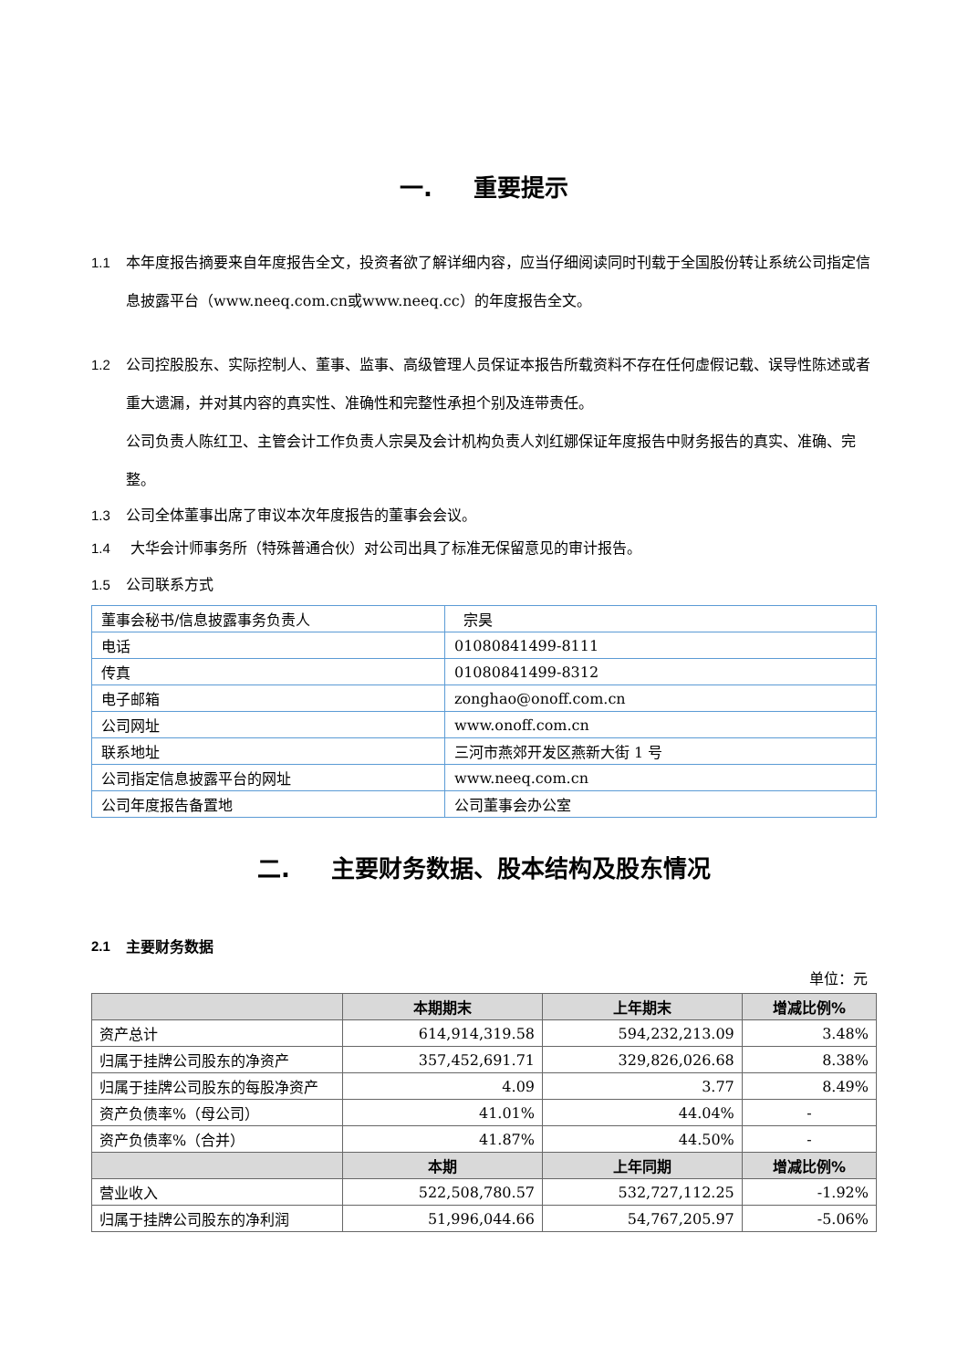一. 重要提示
1.1 本年度报告摘要来自年度报告全文，投资者欲了解详细内容，应当仔细阅读同时刊载于全国股份转让系统公司指定信息披露平台（www.neeq.com.cn或www.neeq.cc）的年度报告全文。
1.2 公司控股股东、实际控制人、董事、监事、高级管理人员保证本报告所载资料不存在任何虚假记载、误导性陈述或者重大遗漏，并对其内容的真实性、准确性和完整性承担个别及连带责任。
公司负责人陈红卫、主管会计工作负责人宗昊及会计机构负责人刘红娜保证年度报告中财务报告的真实、准确、完整。
1.3 公司全体董事出席了审议本次年度报告的董事会会议。
1.4 大华会计师事务所（特殊普通合伙）对公司出具了标准无保留意见的审计报告。
1.5 公司联系方式
| 董事会秘书/信息披露事务负责人 | 宗昊 |
| 电话 | 01080841499-8111 |
| 传真 | 01080841499-8312 |
| 电子邮箱 | zonghao@onoff.com.cn |
| 公司网址 | www.onoff.com.cn |
| 联系地址 | 三河市燕郊开发区燕新大街 1 号 |
| 公司指定信息披露平台的网址 | www.neeq.com.cn |
| 公司年度报告备置地 | 公司董事会办公室 |
二. 主要财务数据、股本结构及股东情况
2.1
主要财务数据
单位：元
| | 本期期末 | 上年期末 | 增减比例% |
| --- | --- | --- | --- |
| 资产总计 | 614,914,319.58 | 594,232,213.09 | 3.48% |
| 归属于挂牌公司股东的净资产 | 357,452,691.71 | 329,826,026.68 | 8.38% |
| 归属于挂牌公司股东的每股净资产 | 4.09 | 3.77 | 8.49% |
| 资产负债率%（母公司） | 41.01% | 44.04% | - |
| 资产负债率%（合并） | 41.87% | 44.50% | - |
| | 本期 | 上年同期 | 增减比例% |
| 营业收入 | 522,508,780.57 | 532,727,112.25 | -1.92% |
| 归属于挂牌公司股东的净利润 | 51,996,044.66 | 54,767,205.97 | -5.06% |